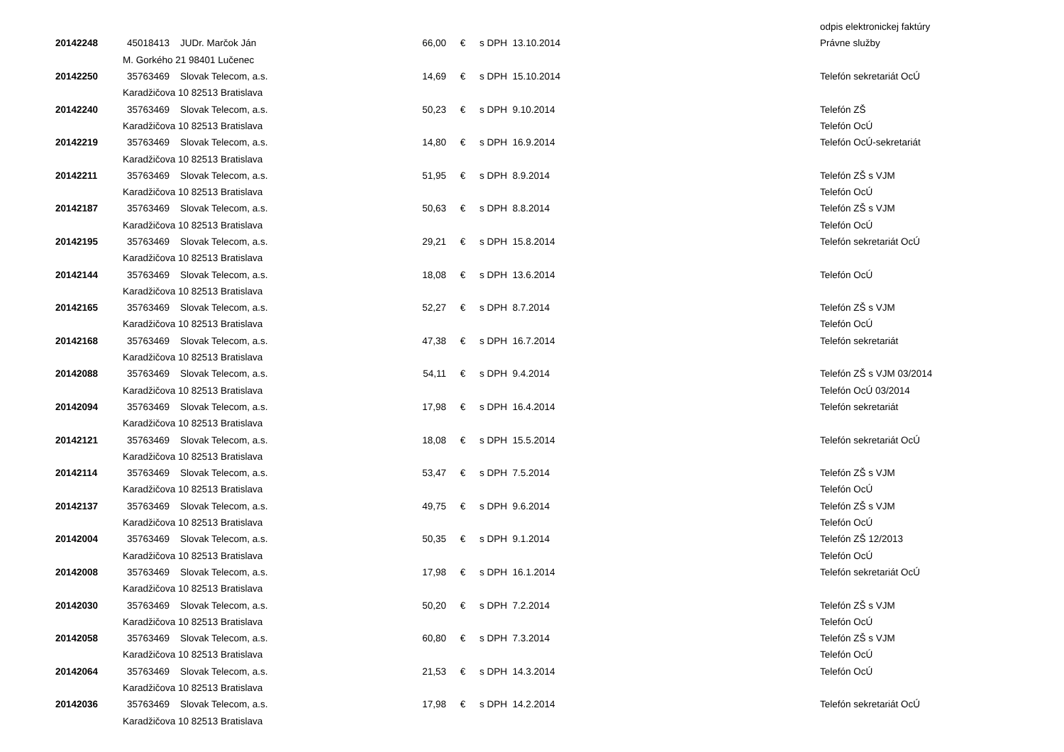| | | | | | | odpis elektronickej faktúry |
| 20142248 | 45018413 | JUDr. Marčok Ján | 66,00 | € | s DPH 13.10.2014 | Právne služby |
| | M. Gorkého 21 98401 Lučenec | | | | | |
| 20142250 | 35763469 | Slovak Telecom, a.s. | 14,69 | € | s DPH 15.10.2014 | Telefón sekretariát OcÚ |
| | Karadžičova 10 82513 Bratislava | | | | | |
| 20142240 | 35763469 | Slovak Telecom, a.s. | 50,23 | € | s DPH 9.10.2014 | Telefón ZŠ |
| | Karadžičova 10 82513 Bratislava | | | | | Telefón OcÚ |
| 20142219 | 35763469 | Slovak Telecom, a.s. | 14,80 | € | s DPH 16.9.2014 | Telefón OcÚ-sekretariát |
| | Karadžičova 10 82513 Bratislava | | | | | |
| 20142211 | 35763469 | Slovak Telecom, a.s. | 51,95 | € | s DPH 8.9.2014 | Telefón ZŠ s VJM |
| | Karadžičova 10 82513 Bratislava | | | | | Telefón OcÚ |
| 20142187 | 35763469 | Slovak Telecom, a.s. | 50,63 | € | s DPH 8.8.2014 | Telefón ZŠ s VJM |
| | Karadžičova 10 82513 Bratislava | | | | | Telefón OcÚ |
| 20142195 | 35763469 | Slovak Telecom, a.s. | 29,21 | € | s DPH 15.8.2014 | Telefón sekretariát OcÚ |
| | Karadžičova 10 82513 Bratislava | | | | | |
| 20142144 | 35763469 | Slovak Telecom, a.s. | 18,08 | € | s DPH 13.6.2014 | Telefón OcÚ |
| | Karadžičova 10 82513 Bratislava | | | | | |
| 20142165 | 35763469 | Slovak Telecom, a.s. | 52,27 | € | s DPH 8.7.2014 | Telefón ZŠ s VJM |
| | Karadžičova 10 82513 Bratislava | | | | | Telefón OcÚ |
| 20142168 | 35763469 | Slovak Telecom, a.s. | 47,38 | € | s DPH 16.7.2014 | Telefón sekretariát |
| | Karadžičova 10 82513 Bratislava | | | | | |
| 20142088 | 35763469 | Slovak Telecom, a.s. | 54,11 | € | s DPH 9.4.2014 | Telefón ZŠ s VJM 03/2014 |
| | Karadžičova 10 82513 Bratislava | | | | | Telefón OcÚ 03/2014 |
| 20142094 | 35763469 | Slovak Telecom, a.s. | 17,98 | € | s DPH 16.4.2014 | Telefón sekretariát |
| | Karadžičova 10 82513 Bratislava | | | | | |
| 20142121 | 35763469 | Slovak Telecom, a.s. | 18,08 | € | s DPH 15.5.2014 | Telefón sekretariát OcÚ |
| | Karadžičova 10 82513 Bratislava | | | | | |
| 20142114 | 35763469 | Slovak Telecom, a.s. | 53,47 | € | s DPH 7.5.2014 | Telefón ZŠ s VJM |
| | Karadžičova 10 82513 Bratislava | | | | | Telefón OcÚ |
| 20142137 | 35763469 | Slovak Telecom, a.s. | 49,75 | € | s DPH 9.6.2014 | Telefón ZŠ s VJM |
| | Karadžičova 10 82513 Bratislava | | | | | Telefón OcÚ |
| 20142004 | 35763469 | Slovak Telecom, a.s. | 50,35 | € | s DPH 9.1.2014 | Telefón ZŠ 12/2013 |
| | Karadžičova 10 82513 Bratislava | | | | | Telefón OcÚ |
| 20142008 | 35763469 | Slovak Telecom, a.s. | 17,98 | € | s DPH 16.1.2014 | Telefón sekretariát OcÚ |
| | Karadžičova 10 82513 Bratislava | | | | | |
| 20142030 | 35763469 | Slovak Telecom, a.s. | 50,20 | € | s DPH 7.2.2014 | Telefón ZŠ s VJM |
| | Karadžičova 10 82513 Bratislava | | | | | Telefón OcÚ |
| 20142058 | 35763469 | Slovak Telecom, a.s. | 60,80 | € | s DPH 7.3.2014 | Telefón ZŠ s VJM |
| | Karadžičova 10 82513 Bratislava | | | | | Telefón OcÚ |
| 20142064 | 35763469 | Slovak Telecom, a.s. | 21,53 | € | s DPH 14.3.2014 | Telefón OcÚ |
| | Karadžičova 10 82513 Bratislava | | | | | |
| 20142036 | 35763469 | Slovak Telecom, a.s. | 17,98 | € | s DPH 14.2.2014 | Telefón sekretariát OcÚ |
| | Karadžičova 10 82513 Bratislava | | | | | |